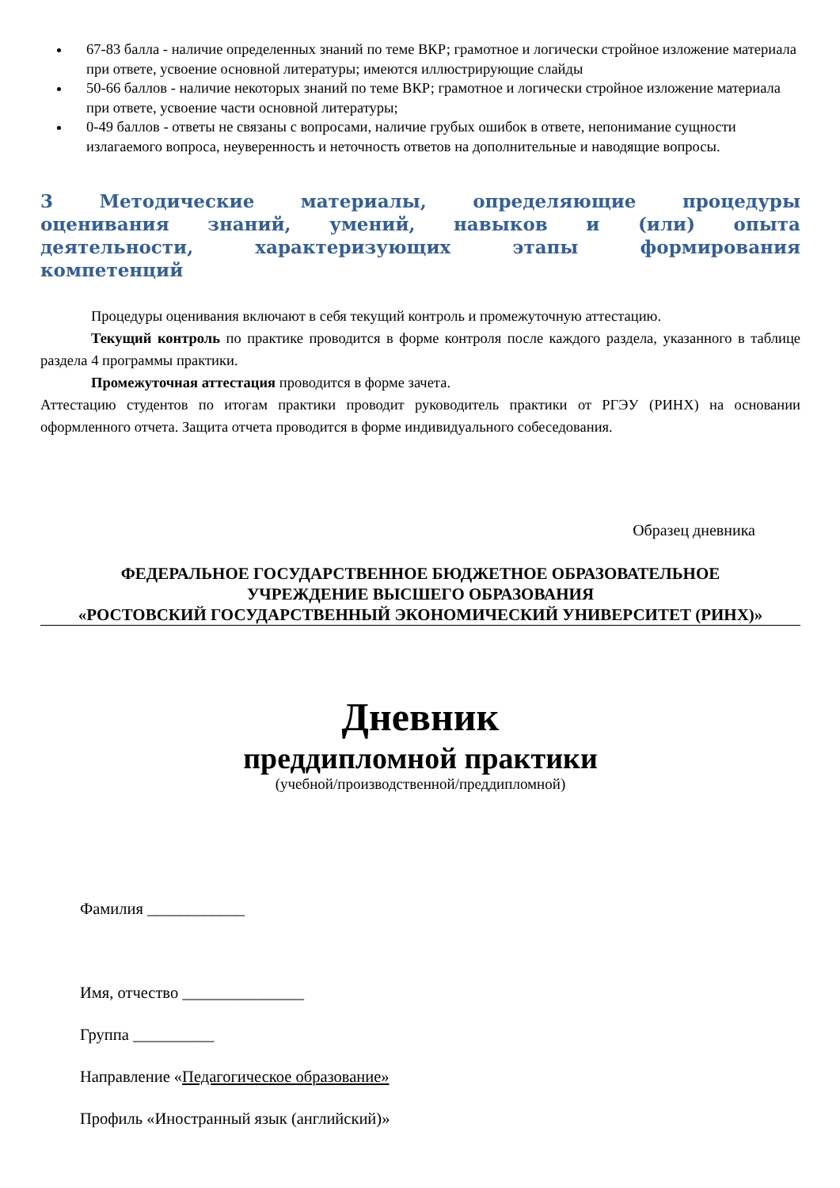67-83 балла - наличие определенных знаний по теме ВКР; грамотное и логически стройное изложение материала при ответе, усвоение основной литературы; имеются иллюстрирующие слайды
50-66 баллов - наличие некоторых знаний по теме ВКР; грамотное и логически стройное изложение материала при ответе, усвоение части основной литературы;
0-49 баллов - ответы не связаны с вопросами, наличие грубых ошибок в ответе, непонимание сущности излагаемого вопроса, неуверенность и неточность ответов на дополнительные и наводящие вопросы.
3 Методические материалы, определяющие процедуры оценивания знаний, умений, навыков и (или) опыта деятельности, характеризующих этапы формирования компетенций
Процедуры оценивания включают в себя текущий контроль и промежуточную аттестацию.
Текущий контроль по практике проводится в форме контроля после каждого раздела, указанного в таблице раздела 4 программы практики.
Промежуточная аттестация проводится в форме зачета.
Аттестацию студентов по итогам практики проводит руководитель практики от РГЭУ (РИНХ) на основании оформленного отчета. Защита отчета проводится в форме индивидуального собеседования.
Образец дневника
ФЕДЕРАЛЬНОЕ ГОСУДАРСТВЕННОЕ БЮДЖЕТНОЕ ОБРАЗОВАТЕЛЬНОЕ
УЧРЕЖДЕНИЕ ВЫСШЕГО ОБРАЗОВАНИЯ
«РОСТОВСКИЙ ГОСУДАРСТВЕННЫЙ ЭКОНОМИЧЕСКИЙ УНИВЕРСИТЕТ (РИНХ)»
Дневник
преддипломной практики
(учебной/производственной/преддипломной)
Фамилия ____________
Имя, отчество _______________
Группа __________
Направление «Педагогическое образование»
Профиль «Иностранный язык (английский)»